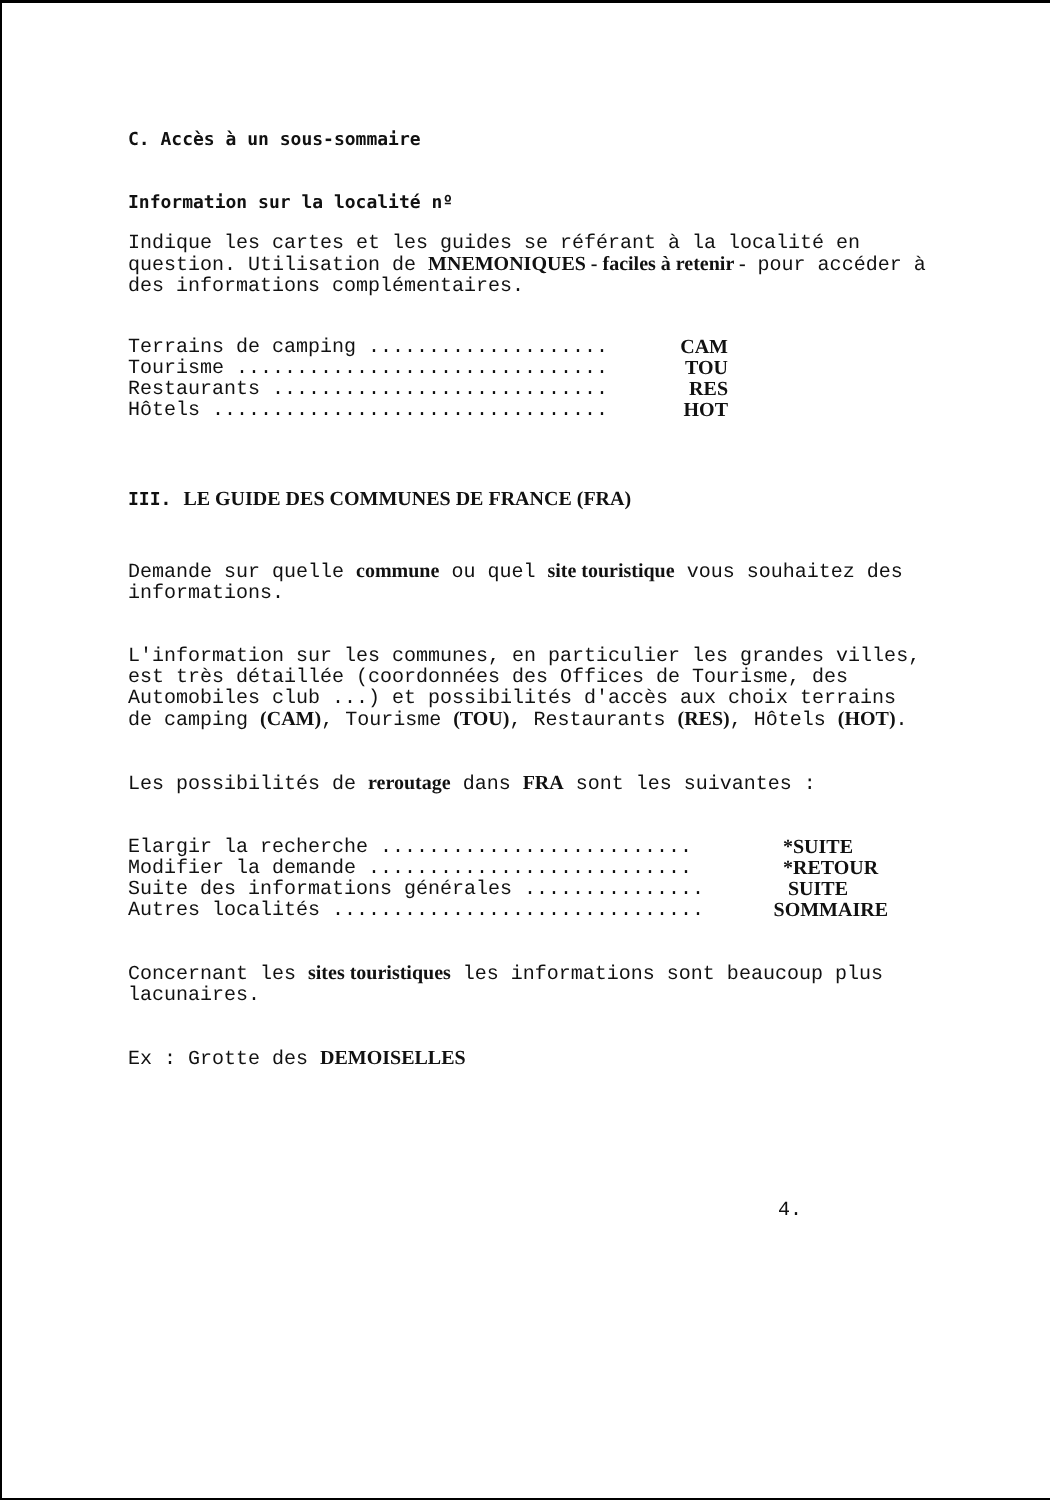C. Accès à un sous-sommaire
Information sur la localité nº
Indique les cartes et les guides se référant à la localité en question. Utilisation de MNEMONIQUES - faciles à retenir - pour accéder à des informations complémentaires.
Terrains de camping .................... CAM
Tourisme ............................... TOU
Restaurants ............................ RES
Hôtels ................................. HOT
III. LE GUIDE DES COMMUNES DE FRANCE (FRA)
Demande sur quelle commune ou quel site touristique vous souhaitez des informations.
L'information sur les communes, en particulier les grandes villes, est très détaillée (coordonnées des Offices de Tourisme, des Automobiles club ...) et possibilités d'accès aux choix terrains de camping (CAM), Tourisme (TOU), Restaurants (RES), Hôtels (HOT).
Les possibilités de reroutage dans FRA sont les suivantes :
Elargir la recherche .......................... *SUITE
Modifier la demande ........................... *RETOUR
Suite des informations générales ............... SUITE
Autres localités ............................... SOMMAIRE
Concernant les sites touristiques les informations sont beaucoup plus lacunaires.
Ex : Grotte des DEMOISELLES
4.